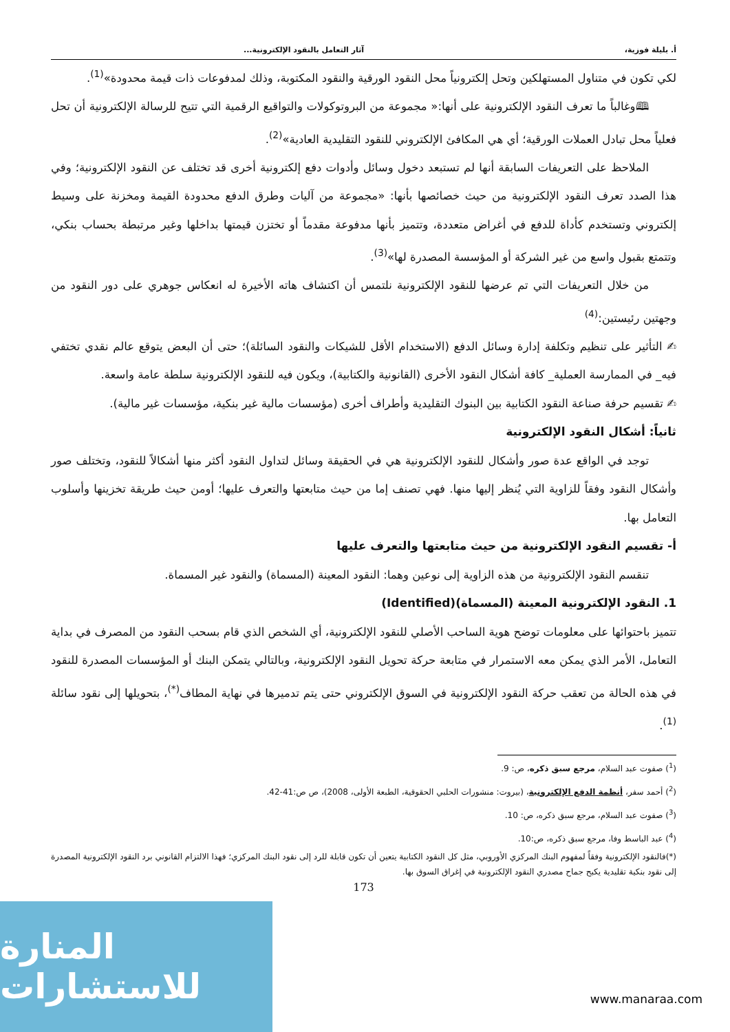أ. بليلة فوزية، آثار التعامل بالنقود الإلكترونية...
لكي تكون في متناول المستهلكين وتحل إلكترونياً محل النقود الورقية والنقود المكتوبة، وذلك لمدفوعات ذات قيمة محدودة»<sup>(1)</sup>.
🕮وغالباً ما تعرف النقود الإلكترونية على أنها:« مجموعة من البروتوكولات والتواقيع الرقمية التي تتيح للرسالة الإلكترونية أن تحل فعلياً محل تبادل العملات الورقية؛ أي هي المكافئ الإلكتروني للنقود التقليدية العادية»<sup>(2)</sup>.
الملاحظ على التعريفات السابقة أنها لم تستبعد دخول وسائل وأدوات دفع إلكترونية أخرى قد تختلف عن النقود الإلكترونية؛ وفي هذا الصدد تعرف النقود الإلكترونية من حيث خصائصها بأنها: «مجموعة من آليات وطرق الدفع محدودة القيمة ومخزنة على وسيط إلكتروني وتستخدم كأداة للدفع في أغراض متعددة، وتتميز بأنها مدفوعة مقدماً أو تختزن قيمتها بداخلها وغير مرتبطة بحساب بنكي، وتتمتع بقبول واسع من غير الشركة أو المؤسسة المصدرة لها»<sup>(3)</sup>.
من خلال التعريفات التي تم عرضها للنقود الإلكترونية نلتمس أن اكتشاف هاته الأخيرة له انعكاس جوهري على دور النقود من وجهتين رئيستين:<sup>(4)</sup>
✍ التأثير على تنظيم وتكلفة إدارة وسائل الدفع (الاستخدام الأقل للشيكات والنقود السائلة)؛ حتى أن البعض يتوقع عالم نقدي تختفي فيه_ في الممارسة العملية_ كافة أشكال النقود الأخرى (القانونية والكتابية)، ويكون فيه للنقود الإلكترونية سلطة عامة واسعة.
✍ تقسيم حرفة صناعة النقود الكتابية بين البنوك التقليدية وأطراف أخرى (مؤسسات مالية غير بنكية، مؤسسات غير مالية).
ثانياً: أشكال النقود الإلكترونية
توجد في الواقع عدة صور وأشكال للنقود الإلكترونية هي في الحقيقة وسائل لتداول النقود أكثر منها أشكالاً للنقود، وتختلف صور وأشكال النقود وفقاً للزاوية التي يُنظر إليها منها. فهي تصنف إما من حيث متابعتها والتعرف عليها؛ أومن حيث طريقة تخزينها وأسلوب التعامل بها.
أ- تقسيم النقود الإلكترونية من حيث متابعتها والتعرف عليها
تنقسم النقود الإلكترونية من هذه الزاوية إلى نوعين وهما: النقود المعينة (المسماة) والنقود غير المسماة.
1. النقود الإلكترونية المعينة (المسماة)(Identified)
تتميز باحتوائها على معلومات توضح هوية الساحب الأصلي للنقود الإلكترونية، أي الشخص الذي قام بسحب النقود من المصرف في بداية التعامل، الأمر الذي يمكن معه الاستمرار في متابعة حركة تحويل النقود الإلكترونية، وبالتالي يتمكن البنك أو المؤسسات المصدرة للنقود في هذه الحالة من تعقب حركة النقود الإلكترونية في السوق الإلكتروني حتى يتم تدميرها في نهاية المطاف<sup>(*)</sup>، بتحويلها إلى نقود سائلة <sup>(1)</sup>.
(<sup>1</sup>) صفوت عبد السلام، مرجع سبق ذكره، ص: 9.
(<sup>2</sup>) أحمد سفر، أنظمة الدفع الإلكترونية، (بيروت: منشورات الحلبي الحقوقية، الطبعة الأولى، 2008)، ص ص:41-42.
(<sup>3</sup>) صفوت عبد السلام، مرجع سبق ذكره، ص: 10.
(<sup>4</sup>) عبد الباسط وفا، مرجع سبق ذكره، ص:10.
(*)فالنقود الإلكترونية وفقاً لمفهوم البنك المركزي الأوروبي، مثل كل النقود الكتابية يتعين أن تكون قابلة للرد إلى نقود البنك المركزي؛ فهذا الالتزام القانوني برد النقود الإلكترونية المصدرة إلى نقود بنكية تقليدية يكبح جماح مصدري النقود الإلكترونية في إغراق السوق بها.
173
المنارة للاستشارات
www.manaraa.com